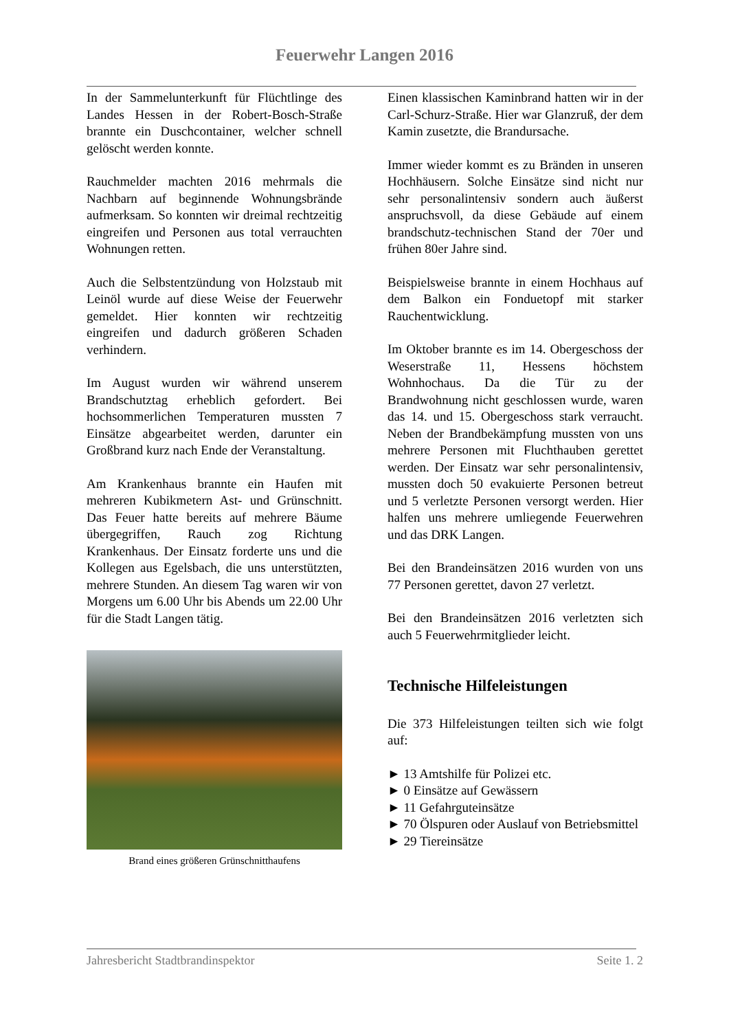Feuerwehr Langen 2016
In der Sammelunterkunft für Flüchtlinge des Landes Hessen in der Robert-Bosch-Straße brannte ein Duschcontainer, welcher schnell gelöscht werden konnte.
Rauchmelder machten 2016 mehrmals die Nachbarn auf beginnende Wohnungsbrände aufmerksam. So konnten wir dreimal rechtzeitig eingreifen und Personen aus total verrauchten Wohnungen retten.
Auch die Selbstentzündung von Holzstaub mit Leinöl wurde auf diese Weise der Feuerwehr gemeldet. Hier konnten wir rechtzeitig eingreifen und dadurch größeren Schaden verhindern.
Im August wurden wir während unserem Brandschutztag erheblich gefordert. Bei hochsommerlichen Temperaturen mussten 7 Einsätze abgearbeitet werden, darunter ein Großbrand kurz nach Ende der Veranstaltung.
Am Krankenhaus brannte ein Haufen mit mehreren Kubikmetern Ast- und Grünschnitt. Das Feuer hatte bereits auf mehrere Bäume übergegriffen, Rauch zog Richtung Krankenhaus. Der Einsatz forderte uns und die Kollegen aus Egelsbach, die uns unterstützten, mehrere Stunden. An diesem Tag waren wir von Morgens um 6.00 Uhr bis Abends um 22.00 Uhr für die Stadt Langen tätig.
Brand eines größeren Grünschnitthaufens
Einen klassischen Kaminbrand hatten wir in der Carl-Schurz-Straße. Hier war Glanzruß, der dem Kamin zusetzte, die Brandursache.
Immer wieder kommt es zu Bränden in unseren Hochhäusern. Solche Einsätze sind nicht nur sehr personalintensiv sondern auch äußerst anspruchsvoll, da diese Gebäude auf einem brandschutz-technischen Stand der 70er und frühen 80er Jahre sind.
Beispielsweise brannte in einem Hochhaus auf dem Balkon ein Fonduetopf mit starker Rauchentwicklung.
Im Oktober brannte es im 14. Obergeschoss der Weserstraße 11, Hessens höchstem Wohnhochaus. Da die Tür zu der Brandwohnung nicht geschlossen wurde, waren das 14. und 15. Obergeschoss stark verraucht. Neben der Brandbekämpfung mussten von uns mehrere Personen mit Fluchthauben gerettet werden. Der Einsatz war sehr personalintensiv, mussten doch 50 evakuierte Personen betreut und 5 verletzte Personen versorgt werden. Hier halfen uns mehrere umliegende Feuerwehren und das DRK Langen.
Bei den Brandeinsätzen 2016 wurden von uns 77 Personen gerettet, davon 27 verletzt.
Bei den Brandeinsätzen 2016 verletzten sich auch 5 Feuerwehrmitglieder leicht.
Technische Hilfeleistungen
Die 373 Hilfeleistungen teilten sich wie folgt auf:
► 13 Amtshilfe für Polizei etc.
► 0 Einsätze auf Gewässern
► 11 Gefahrguteinsätze
► 70 Ölspuren oder Auslauf von Betriebsmittel
► 29 Tiereinsätze
Jahresbericht Stadtbrandinspektor Seite 1. 2